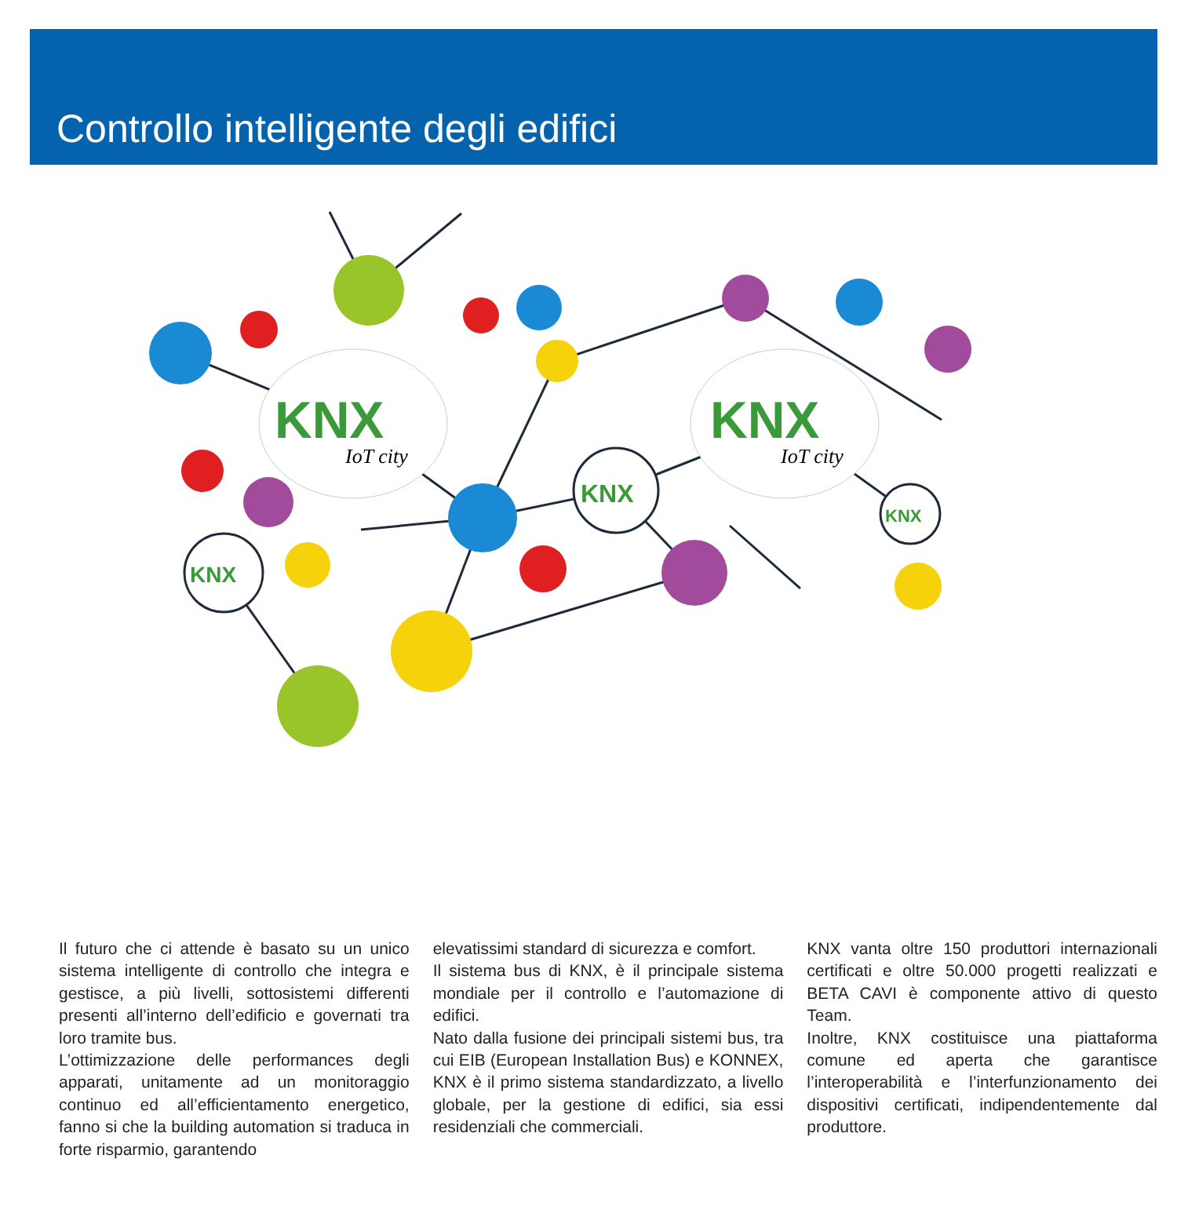Controllo intelligente degli edifici
KNX
KNX
IoT city
IoT city
KNX
KNX
KNX
Il futuro che ci attende è basato su un unico sistema intelligente di controllo che integra e gestisce, a più livelli, sottosistemi differenti presenti all’interno dell’edificio e governati tra loro tramite bus.
L’ottimizzazione delle performances degli apparati, unitamente ad un monitoraggio continuo ed all’efficientamento energetico, fanno si che la building automation si traduca in forte risparmio, garantendo
elevatissimi standard di sicurezza e comfort.
Il sistema bus di KNX, è il principale sistema mondiale per il controllo e l’automazione di edifici.
Nato dalla fusione dei principali sistemi bus, tra cui EIB (European Installation Bus) e KONNEX, KNX è il primo sistema standardizzato, a livello globale, per la gestione di edifici, sia essi residenziali che commerciali.
KNX vanta oltre 150 produttori internazionali certificati e oltre 50.000 progetti realizzati e BETA CAVI è componente attivo di questo Team.
Inoltre, KNX costituisce una piattaforma comune ed aperta che garantisce l’interoperabilità e l’interfunzionamento dei dispositivi certificati, indipendentemente dal produttore.